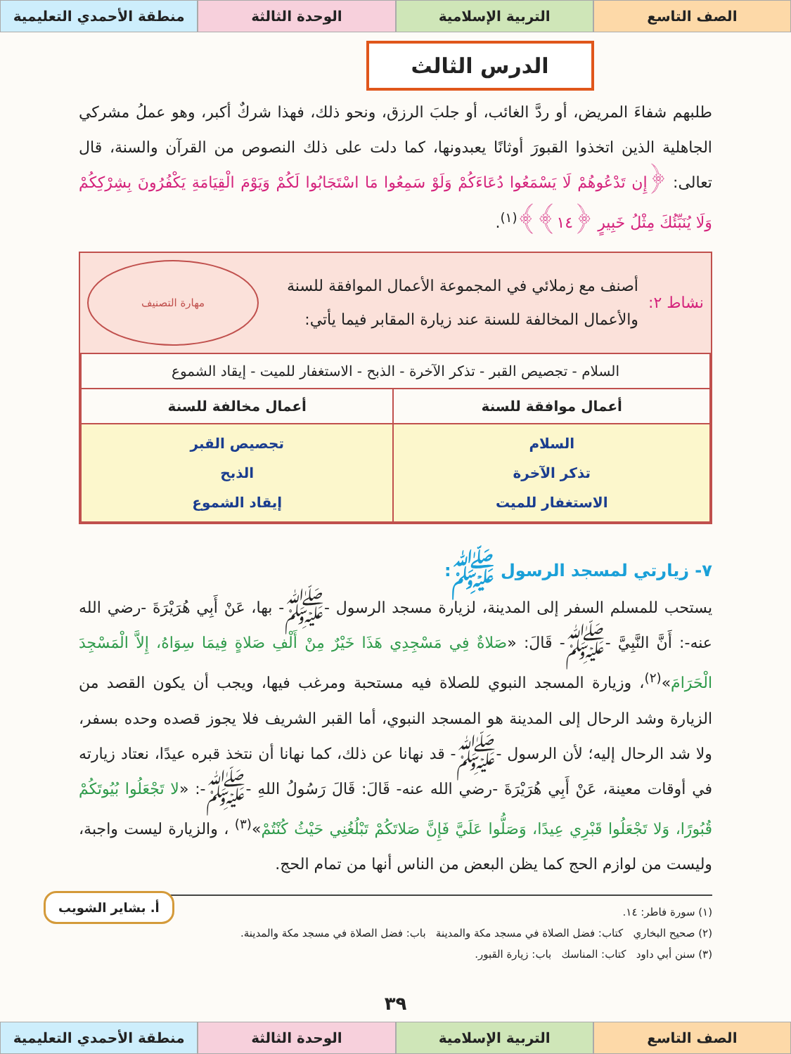الصف التاسع التربية الإسلامية الوحدة الثالثة منطقة الأحمدي التعليمية
الدرس الثالث
طلبهم شفاءَ المريض، أو ردَّ الغائب، أو جلبَ الرزق، ونحو ذلك، فهذا شركٌ أكبر، وهو عملُ مشركي الجاهلية الذين اتخذوا القبورَ أوثانًا يعبدونها، كما دلت على ذلك النصوص من القرآن والسنة، قال تعالى: ﴿إِن تَدْعُوهُمْ لَا يَسْمَعُوا دُعَاءَكُمْ وَلَوْ سَمِعُوا مَا اسْتَجَابُوا لَكُمْ وَيَوْمَ الْقِيَامَةِ يَكْفُرُونَ بِشِرْكِكُمْ وَلَا يُنَبِّئُكَ مِثْلُ خَبِيرٍ ﴿١٤﴾﴾<sup>(١)</sup>.
نشاط ٢:
أصنف مع زملائي في المجموعة الأعمال الموافقة للسنة
والأعمال المخالفة للسنة عند زيارة المقابر فيما يأتي:
مهارة التصنيف
| السلام - تجصيص القبر - تذكر الآخرة - الذبح - الاستغفار للميت - إيقاد الشموع | |
| أعمال موافقة للسنة | أعمال مخالفة للسنة |
| السلام تذكر الآخرة الاستغفار للميت | تجصيص القبر الذبح إيقاد الشموع |
٧- زيارتي لمسجد الرسول ﷺ:
يستحب للمسلم السفر إلى المدينة، لزيارة مسجد الرسول -ﷺ- بها، عَنْ أَبِي هُرَيْرَةَ -رضي الله عنه-: أَنَّ النَّبِيَّ -ﷺ- قَالَ: «صَلاةٌ فِي مَسْجِدِي هَذَا خَيْرٌ مِنْ أَلْفِ صَلاةٍ فِيمَا سِوَاهُ، إِلاَّ الْمَسْجِدَ الْحَرَامَ»<sup>(٢)</sup>، وزيارة المسجد النبوي للصلاة فيه مستحبة ومرغب فيها، ويجب أن يكون القصد من الزيارة وشد الرحال إلى المدينة هو المسجد النبوي، أما القبر الشريف فلا يجوز قصده وحده بسفر، ولا شد الرحال إليه؛ لأن الرسول -ﷺ- قد نهانا عن ذلك، كما نهانا أن نتخذ قبره عيدًا، نعتاد زيارته في أوقات معينة، عَنْ أَبِي هُرَيْرَةَ -رضي الله عنه- قَالَ: قَالَ رَسُولُ اللهِ -ﷺ-: «لا تَجْعَلُوا بُيُوتَكُمْ قُبُورًا، وَلا تَجْعَلُوا قَبْرِي عِيدًا، وَصَلُّوا عَلَيَّ فَإِنَّ صَلاتَكُمْ تَبْلُغُنِي حَيْثُ كُنْتُمْ»<sup>(٣)</sup> ، والزيارة ليست واجبة، وليست من لوازم الحج كما يظن البعض من الناس أنها من تمام الحج.
(١) سورة فاطر: ١٤.
(٢) صحيح البخاري كتاب: فضل الصلاة في مسجد مكة والمدينة باب: فضل الصلاة في مسجد مكة والمدينة.
(٣) سنن أبي داود كتاب: المناسك باب: زيارة القبور.
أ. بشاير الشويب
٣٩
الصف التاسع التربية الإسلامية الوحدة الثالثة منطقة الأحمدي التعليمية